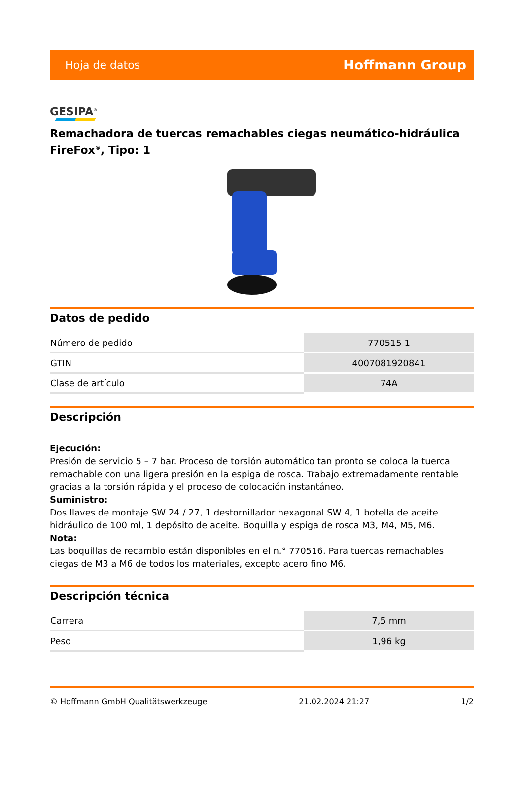Hoja de datos Hoffmann Group
GESIPA<sup>®</sup>
Remachadora de tuercas remachables ciegas neumático-hidráulica FireFox<sup>®</sup>, Tipo: 1
Datos de pedido
| Número de pedido | 770515 1 |
| GTIN | 4007081920841 |
| Clase de artículo | 74A |
Descripción
Ejecución:
Presión de servicio 5 – 7 bar. Proceso de torsión automático tan pronto se coloca la tuerca remachable con una ligera presión en la espiga de rosca. Trabajo extremadamente rentable gracias a la torsión rápida y el proceso de colocación instantáneo.
Suministro:
Dos llaves de montaje SW 24 / 27, 1 destornillador hexagonal SW 4, 1 botella de aceite hidráulico de 100 ml, 1 depósito de aceite. Boquilla y espiga de rosca M3, M4, M5, M6.
Nota:
Las boquillas de recambio están disponibles en el n.° 770516. Para tuercas remachables ciegas de M3 a M6 de todos los materiales, excepto acero fino M6.
Descripción técnica
| Carrera | 7,5 mm |
| Peso | 1,96 kg |
© Hoffmann GmbH Qualitätswerkzeuge 21.02.2024 21:27 1/2